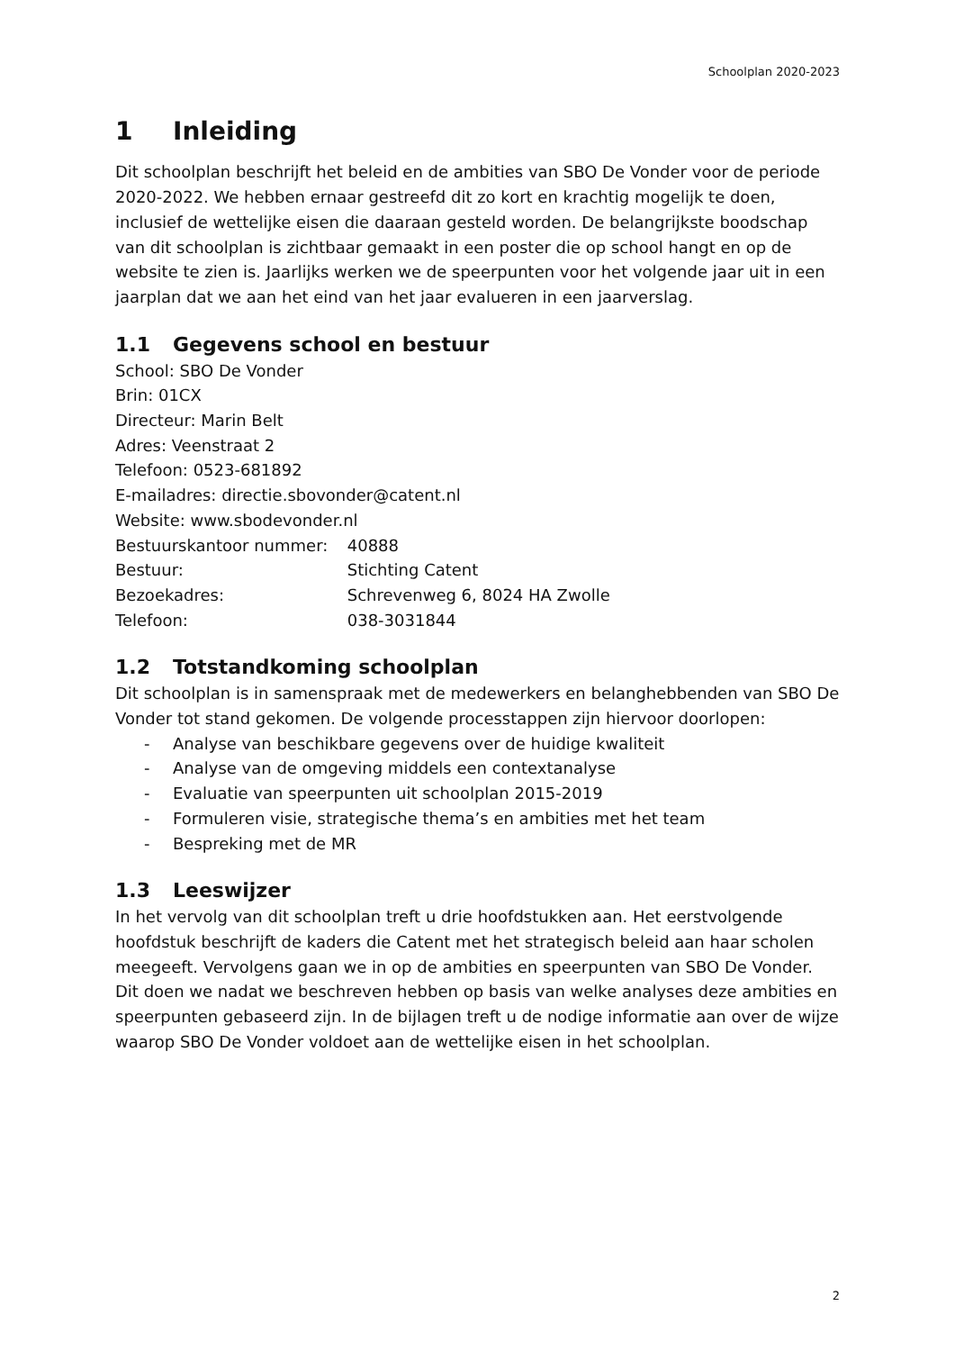Schoolplan 2020-2023
1 Inleiding
Dit schoolplan beschrijft het beleid en de ambities van SBO De Vonder voor de periode 2020-2022. We hebben ernaar gestreefd dit zo kort en krachtig mogelijk te doen, inclusief de wettelijke eisen die daaraan gesteld worden. De belangrijkste boodschap van dit schoolplan is zichtbaar gemaakt in een poster die op school hangt en op de website te zien is. Jaarlijks werken we de speerpunten voor het volgende jaar uit in een jaarplan dat we aan het eind van het jaar evalueren in een jaarverslag.
1.1 Gegevens school en bestuur
School: SBO De Vonder
Brin: 01CX
Directeur: Marin Belt
Adres: Veenstraat 2
Telefoon: 0523-681892
E-mailadres: directie.sbovonder@catent.nl
Website: www.sbodevonder.nl
Bestuurskantoor nummer: 40888
Bestuur: Stichting Catent
Bezoekadres: Schrevenweg 6, 8024 HA Zwolle
Telefoon: 038-3031844
1.2 Totstandkoming schoolplan
Dit schoolplan is in samenspraak met de medewerkers en belanghebbenden van SBO De Vonder tot stand gekomen. De volgende processtappen zijn hiervoor doorlopen:
- Analyse van beschikbare gegevens over de huidige kwaliteit
- Analyse van de omgeving middels een contextanalyse
- Evaluatie van speerpunten uit schoolplan 2015-2019
- Formuleren visie, strategische thema’s en ambities met het team
- Bespreking met de MR
1.3 Leeswijzer
In het vervolg van dit schoolplan treft u drie hoofdstukken aan. Het eerstvolgende hoofdstuk beschrijft de kaders die Catent met het strategisch beleid aan haar scholen meegeeft. Vervolgens gaan we in op de ambities en speerpunten van SBO De Vonder. Dit doen we nadat we beschreven hebben op basis van welke analyses deze ambities en speerpunten gebaseerd zijn. In de bijlagen treft u de nodige informatie aan over de wijze waarop SBO De Vonder voldoet aan de wettelijke eisen in het schoolplan.
2